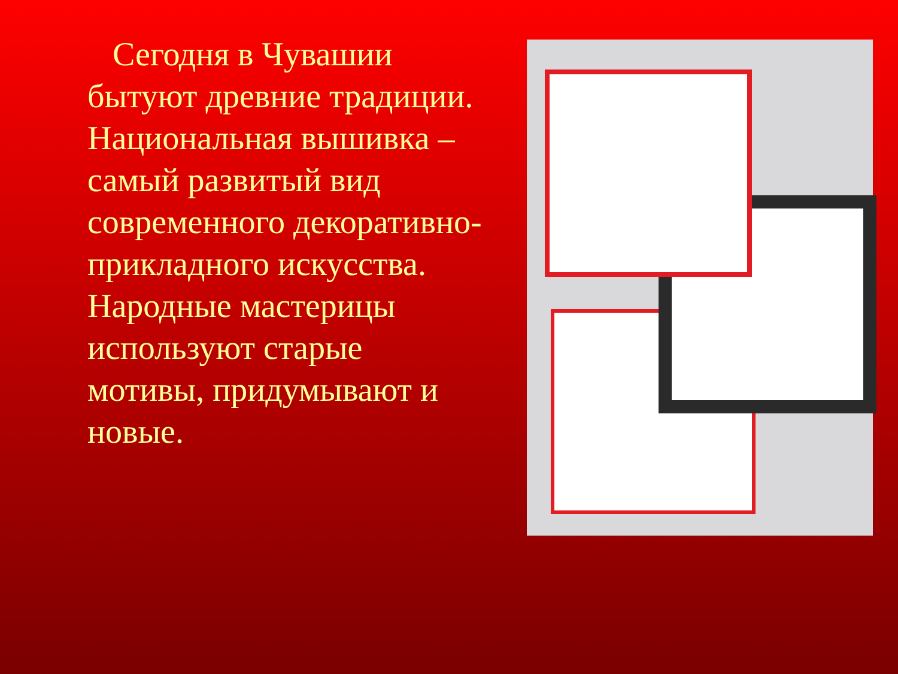Сегодня в Чувашии бытуют древние традиции. Национальная вышивка – самый развитый вид современного декоративно-прикладного искусства. Народные мастерицы используют старые мотивы, придумывают и новые.